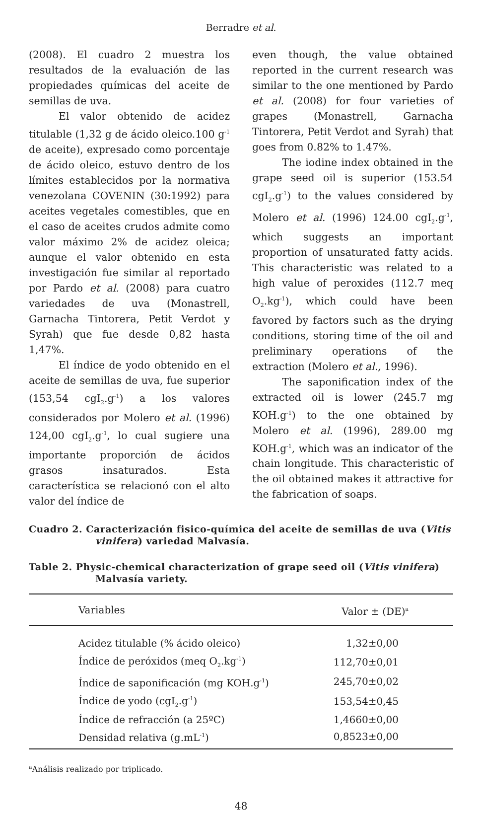Berradre et al.
(2008). El cuadro 2 muestra los resultados de la evaluación de las propiedades químicas del aceite de semillas de uva.
El valor obtenido de acidez titulable (1,32 g de ácido oleico.100 g<sup>-1</sup> de aceite), expresado como porcentaje de ácido oleico, estuvo dentro de los límites establecidos por la normativa venezolana COVENIN (30:1992) para aceites vegetales comestibles, que en el caso de aceites crudos admite como valor máximo 2% de acidez oleica; aunque el valor obtenido en esta investigación fue similar al reportado por Pardo et al. (2008) para cuatro variedades de uva (Monastrell, Garnacha Tintorera, Petit Verdot y Syrah) que fue desde 0,82 hasta 1,47%.
El índice de yodo obtenido en el aceite de semillas de uva, fue superior (153,54 cgI<sub>2</sub>.g<sup>-1</sup>) a los valores considerados por Molero et al. (1996) 124,00 cgI<sub>2</sub>.g<sup>-1</sup>, lo cual sugiere una importante proporción de ácidos grasos insaturados. Esta característica se relacionó con el alto valor del índice de
even though, the value obtained reported in the current research was similar to the one mentioned by Pardo et al. (2008) for four varieties of grapes (Monastrell, Garnacha Tintorera, Petit Verdot and Syrah) that goes from 0.82% to 1.47%.
The iodine index obtained in the grape seed oil is superior (153.54 cgI<sub>2</sub>.g<sup>-1</sup>) to the values considered by Molero et al. (1996) 124.00 cgI<sub>2</sub>.g<sup>-1</sup>, which suggests an important proportion of unsaturated fatty acids. This characteristic was related to a high value of peroxides (112.7 meq O<sub>2</sub>.kg<sup>-1</sup>), which could have been favored by factors such as the drying conditions, storing time of the oil and preliminary operations of the extraction (Molero et al., 1996).
The saponification index of the extracted oil is lower (245.7 mg KOH.g<sup>-1</sup>) to the one obtained by Molero et al. (1996), 289.00 mg KOH.g<sup>-1</sup>, which was an indicator of the chain longitude. This characteristic of the oil obtained makes it attractive for the fabrication of soaps.
Cuadro 2. Caracterización fisico-química del aceite de semillas de uva (Vitis vinifera) variedad Malvasía.
Table 2. Physic-chemical characterization of grape seed oil (Vitis vinifera) Malvasía variety.
| Variables | Valor ± (DE)<sup>a</sup> |
| --- | --- |
| Acidez titulable (% ácido oleico) | 1,32±0,00 |
| Índice de peróxidos (meq O<sub>2</sub>.kg<sup>-1</sup>) | 112,70±0,01 |
| Índice de saponificación (mg KOH.g<sup>-1</sup>) | 245,70±0,02 |
| Índice de yodo (cgI<sub>2</sub>.g<sup>-1</sup>) | 153,54±0,45 |
| Índice de refracción (a 25ºC) | 1,4660±0,00 |
| Densidad relativa (g.mL<sup>-1</sup>) | 0,8523±0,00 |
<sup>a</sup> Análisis realizado por triplicado.
48